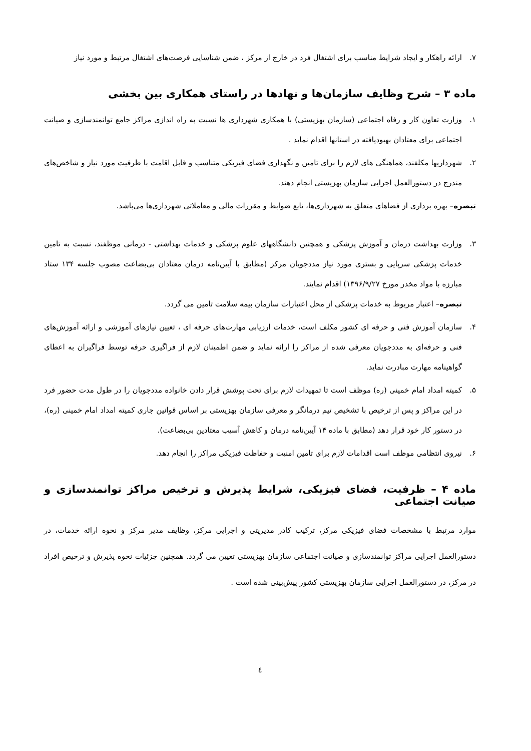۷. ارائه راهکار و ایجاد شرایط مناسب برای اشتغال فرد در خارج از مرکز ، ضمن شناسایی فرصت‌های اشتغال مرتبط و مورد نیاز
ماده ۳ – شرح وظایف سازمان‌ها و نهادها در راستای همکاری بین بخشی
۱. وزارت تعاون کار و رفاه اجتماعی (سازمان بهزیستی) با همکاری شهرداری ها نسبت به راه اندازی مراکز جامع توانمندسازی و صیانت اجتماعی برای معتادان بهبودیافته در استانها اقدام نماید .
۲. شهرداریها مکلفند، هماهنگی های لازم را برای تامین و نگهداری فضای فیزیکی متناسب و قابل اقامت با ظرفیت مورد نیاز و شاخص‌های مندرج در دستورالعمل اجرایی سازمان بهزیستی انجام دهند.
تبصره– بهره برداری از فضاهای متعلق به شهرداری‌ها، تابع ضوابط و مقررات مالی و معاملاتی شهرداری‌ها می‌باشد.
۳. وزارت بهداشت درمان و آموزش پزشکی و همچنین دانشگاههای علوم پزشکی و خدمات بهداشتی - درمانی موظفند، نسبت به تامین خدمات پزشکی سرپایی و بستری مورد نیاز مددجویان مرکز (مطابق با آیین‌نامه درمان معتادان بی‌بضاعت مصوب جلسه ۱۳۴ ستاد مبارزه با مواد مخدر مورخ ۱۳۹۶/۹/۲۷) اقدام نمایند.
تبصره– اعتبار مربوط به خدمات پزشکی از محل اعتبارات سازمان بیمه سلامت تامین می گردد.
۴. سازمان آموزش فنی و حرفه ای کشور مکلف است، خدمات ارزیابی مهارت‌های حرفه ای ، تعیین نیازهای آموزشی و ارائه آموزش‌های فنی و حرفه‌ای به مددجویان معرفی شده از مراکز را ارائه نماید و ضمن اطمینان لازم از فراگیری حرفه توسط فراگیران به اعطای گواهینامه مهارت مبادرت نماید.
۵. کمیته امداد امام خمینی (ره) موظف است تا تمهیدات لازم برای تحت پوشش قرار دادن خانواده مددجویان را در طول مدت حضور فرد در این مراکز و پس از ترخیص با تشخیص تیم درمانگر و معرفی سازمان بهزیستی بر اساس قوانین جاری کمیته امداد امام خمینی (ره)، در دستور کار خود قرار دهد (مطابق با ماده ۱۴ آیین‌نامه درمان و کاهش آسیب معتادین بی‌بضاعت).
۶. نیروی انتظامی موظف است اقدامات لازم برای تامین امنیت و حفاظت فیزیکی مراکز را انجام دهد.
ماده ۴ – ظرفیت، فضای فیزیکی، شرایط پذیرش و ترخیص مراکز توانمندسازی و صیانت اجتماعی
موارد مرتبط با مشخصات فضای فیزیکی مرکز، ترکیب کادر مدیریتی و اجرایی مرکز، وظایف مدیر مرکز و نحوه ارائه خدمات، در دستورالعمل اجرایی مراکز توانمندسازی و صیانت اجتماعی سازمان بهزیستی تعیین می گردد. همچنین جزئیات نحوه پذیرش و ترخیص افراد در مرکز، در دستورالعمل اجرایی سازمان بهزیستی کشور پیش‌بینی شده است .
٤